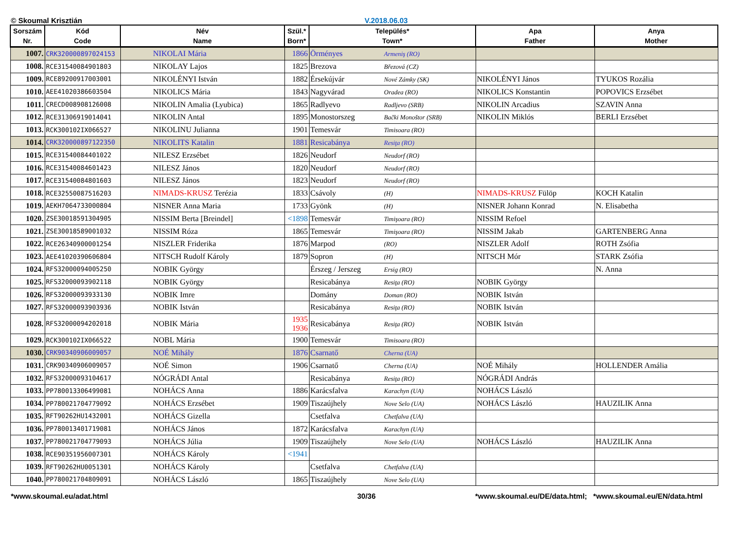© Skoumal Krisztián V.2018.06.03
| Sorszám Nr. | Kód Code | Név Name | Szül.* Born* | Település* Town* | Apa Father | Anya Mother |
| --- | --- | --- | --- | --- | --- | --- |
| 1007. | CRK320000897024153 | NIKOLAI Mária | 1866 | Örményes Armeniş (RO) | | |
| 1008. | RCE31540084901803 | NIKOLAY Lajos | 1825 | Brezova Březová (CZ) | | |
| 1009. | RCE89200917003001 | NIKOLÉNYI István | 1882 | Érsekújvár Nové Zámky (SK) | NIKOLÉNYI János | TYUKOS Rozália |
| 1010. | AEE41020386603504 | NIKOLICS Mária | 1843 | Nagyvárad Oradea (RO) | NIKOLICS Konstantin | POPOVICS Erzsébet |
| 1011. | CRECD008908126008 | NIKOLIN Amalia (Lyubica) | 1865 | Radlyevo Radljevo (SRB) | NIKOLIN Arcadius | SZAVIN Anna |
| 1012. | RCE31306919014041 | NIKOLIN Antal | 1895 | Monostorszeg Bački Monoštor (SRB) | NIKOLIN Miklós | BERLI Erzsébet |
| 1013. | RCK300102IX066527 | NIKOLINU Julianna | 1901 | Temesvár Timisoara (RO) | | |
| 1014. | CRK320000897122350 | NIKOLITS Katalin | 1881 | Resicabánya Resiţa (RO) | | |
| 1015. | RCE31540084401022 | NILESZ Erzsébet | 1826 | Neudorf Neudorf (RO) | | |
| 1016. | RCE31540084601423 | NILESZ János | 1820 | Neudorf Neudorf (RO) | | |
| 1017. | RCE31540084801603 | NILESZ János | 1823 | Neudorf Neudorf (RO) | | |
| 1018. | RCE32550087516203 | NIMADS-KRUSZ Terézia | 1833 | Csávoly (H) | NIMADS-KRUSZ Fülöp | KOCH Katalin |
| 1019. | AEKH7064733000804 | NISNER Anna Maria | 1733 | Gyönk (H) | NISNER Johann Konrad | N. Elisabetha |
| 1020. | ZSE30018591304905 | NISSIM Berta [Breindel] | <1898 | Temesvár Timişoara (RO) | NISSIM Refoel | |
| 1021. | ZSE30018589001032 | NISSIM Róza | 1865 | Temesvár Timişoara (RO) | NISSIM Jakab | GARTENBERG Anna |
| 1022. | RCE26340900001254 | NISZLER Friderika | 1876 | Marpod (RO) | NISZLER Adolf | ROTH Zsófia |
| 1023. | AEE41020390606804 | NITSCH Rudolf Károly | 1879 | Sopron (H) | NITSCH Mór | STARK Zsófia |
| 1024. | RFS32000094005250 | NOBIK György | | Érszeg / Jerszeg Ersig (RO) | | N. Anna |
| 1025. | RFS32000093902118 | NOBIK György | | Resicabánya Resiţa (RO) | NOBIK György | |
| 1026. | RFS32000093933130 | NOBIK Imre | | Domány Doman (RO) | NOBIK István | |
| 1027. | RFS32000093903936 | NOBIK István | | Resicabánya Resiţa (RO) | NOBIK István | |
| 1028. | RFS32000094202018 | NOBIK Mária | 1935 1936 | Resicabánya Resiţa (RO) | NOBIK István | |
| 1029. | RCK300102IX066522 | NOBL Mária | 1900 | Temesvár Timisoara (RO) | | |
| 1030. | CRK90340906009057 | NOÉ Mihály | 1876 | Csarnatő Cherna (UA) | | |
| 1031. | CRK90340906009057 | NOÉ Simon | 1906 | Csarnatő Cherna (UA) | NOÉ Mihály | HOLLENDER Amália |
| 1032. | RFS32000093104617 | NÓGRÁDI Antal | | Resicabánya Resiţa (RO) | NÓGRÁDI András | |
| 1033. | PP780013306499081 | NOHÁCS Anna | 1886 | Karácsfalva Karachyn (UA) | NOHÁCS László | |
| 1034. | PP780021704779092 | NOHÁCS Erzsébet | 1909 | Tiszaújhely Nove Selo (UA) | NOHÁCS László | HAUZILIK Anna |
| 1035. | RFT90262HU1432001 | NOHÁCS Gizella | | Csetfalva Chetfalva (UA) | | |
| 1036. | PP780013401719081 | NOHÁCS János | 1872 | Karácsfalva Karachyn (UA) | | |
| 1037. | PP780021704779093 | NOHÁCS Júlia | 1909 | Tiszaújhely Nove Selo (UA) | NOHÁCS László | HAUZILIK Anna |
| 1038. | RCE90351956007301 | NOHÁCS Károly | <1941 | | | |
| 1039. | RFT90262HU0051301 | NOHÁCS Károly | | Csetfalva Chetfalva (UA) | | |
| 1040. | PP780021704809091 | NOHÁCS László | 1865 | Tiszaújhely Nove Selo (UA) | | |
*www.skoumal.eu/adat.html 30/36 *www.skoumal.eu/DE/data.html; *www.skoumal.eu/EN/data.html